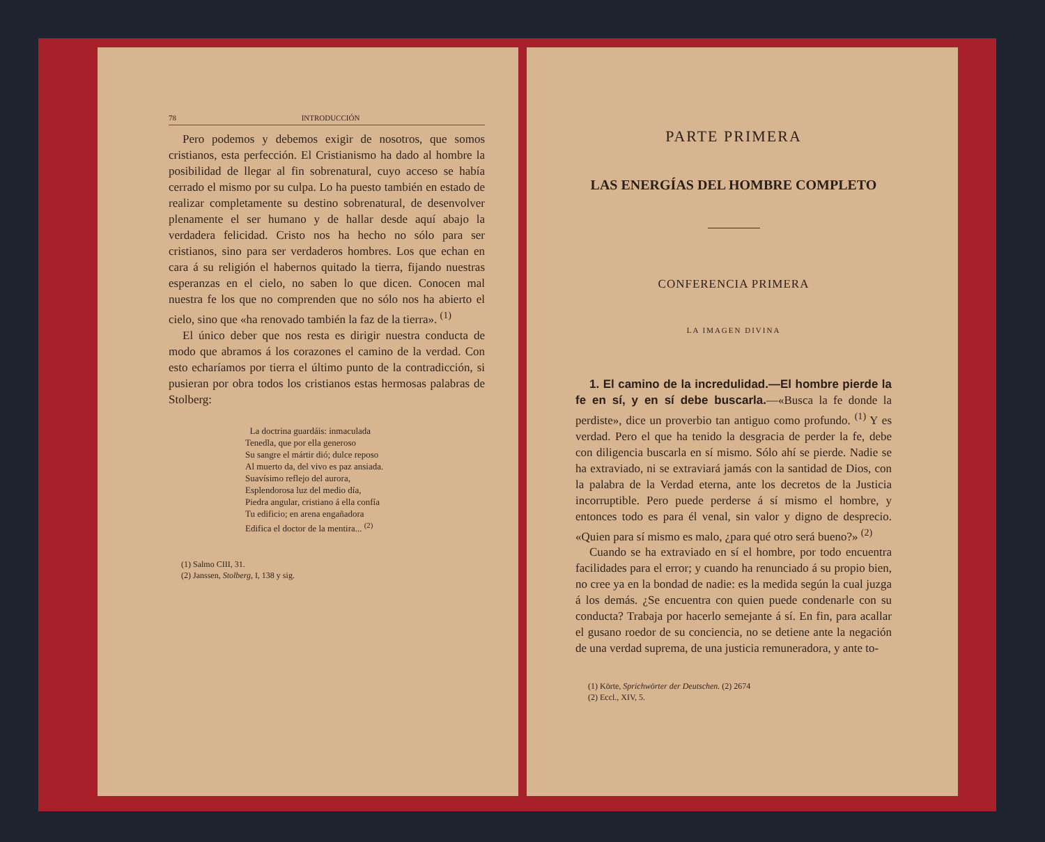78 INTRODUCCIÓN
Pero podemos y debemos exigir de nosotros, que somos cristianos, esta perfección. El Cristianismo ha dado al hombre la posibilidad de llegar al fin sobrenatural, cuyo acceso se había cerrado el mismo por su culpa. Lo ha puesto también en estado de realizar completamente su destino sobrenatural, de desenvolver plenamente el ser humano y de hallar desde aquí abajo la verdadera felicidad. Cristo nos ha hecho no sólo para ser cristianos, sino para ser verdaderos hombres. Los que echan en cara á su religión el habernos quitado la tierra, fijando nuestras esperanzas en el cielo, no saben lo que dicen. Conocen mal nuestra fe los que no comprenden que no sólo nos ha abierto el cielo, sino que «ha renovado también la faz de la tierra». <sup>(1)</sup>
El único deber que nos resta es dirigir nuestra conducta de modo que abramos á los corazones el camino de la verdad. Con esto echaríamos por tierra el último punto de la contradicción, si pusieran por obra todos los cristianos estas hermosas palabras de Stolberg:
La doctrina guardáis: inmaculada
Tenedla, que por ella generoso
Su sangre el mártir dió; dulce reposo
Al muerto da, del vivo es paz ansiada.
Suavísimo reflejo del aurora,
Esplendorosa luz del medio día,
Piedra angular, cristiano á ella confía
Tu edificio; en arena engañadora
Edifica el doctor de la mentira... <sup>(2)</sup>
(1) Salmo CIII, 31.
(2) Janssen, Stolberg, I, 138 y sig.
PARTE PRIMERA
LAS ENERGÍAS DEL HOMBRE COMPLETO
CONFERENCIA PRIMERA
LA IMAGEN DIVINA
1. El camino de la incredulidad.—El hombre pierde la fe en sí, y en sí debe buscarla.—«Busca la fe donde la perdiste», dice un proverbio tan antiguo como profundo. <sup>(1)</sup> Y es verdad. Pero el que ha tenido la desgracia de perder la fe, debe con diligencia buscarla en sí mismo. Sólo ahí se pierde. Nadie se ha extraviado, ni se extraviará jamás con la santidad de Dios, con la palabra de la Verdad eterna, ante los decretos de la Justicia incorruptible. Pero puede perderse á sí mismo el hombre, y entonces todo es para él venal, sin valor y digno de desprecio. «Quien para sí mismo es malo, ¿para qué otro será bueno?» <sup>(2)</sup>
Cuando se ha extraviado en sí el hombre, por todo encuentra facilidades para el error; y cuando ha renunciado á su propio bien, no cree ya en la bondad de nadie: es la medida según la cual juzga á los demás. ¿Se encuentra con quien puede condenarle con su conducta? Trabaja por hacerlo semejante á sí. En fin, para acallar el gusano roedor de su conciencia, no se detiene ante la negación de una verdad suprema, de una justicia remuneradora, y ante to-
(1) Körte, Sprichwörter der Deutschen. (2) 2674
(2) Eccl., XIV, 5.